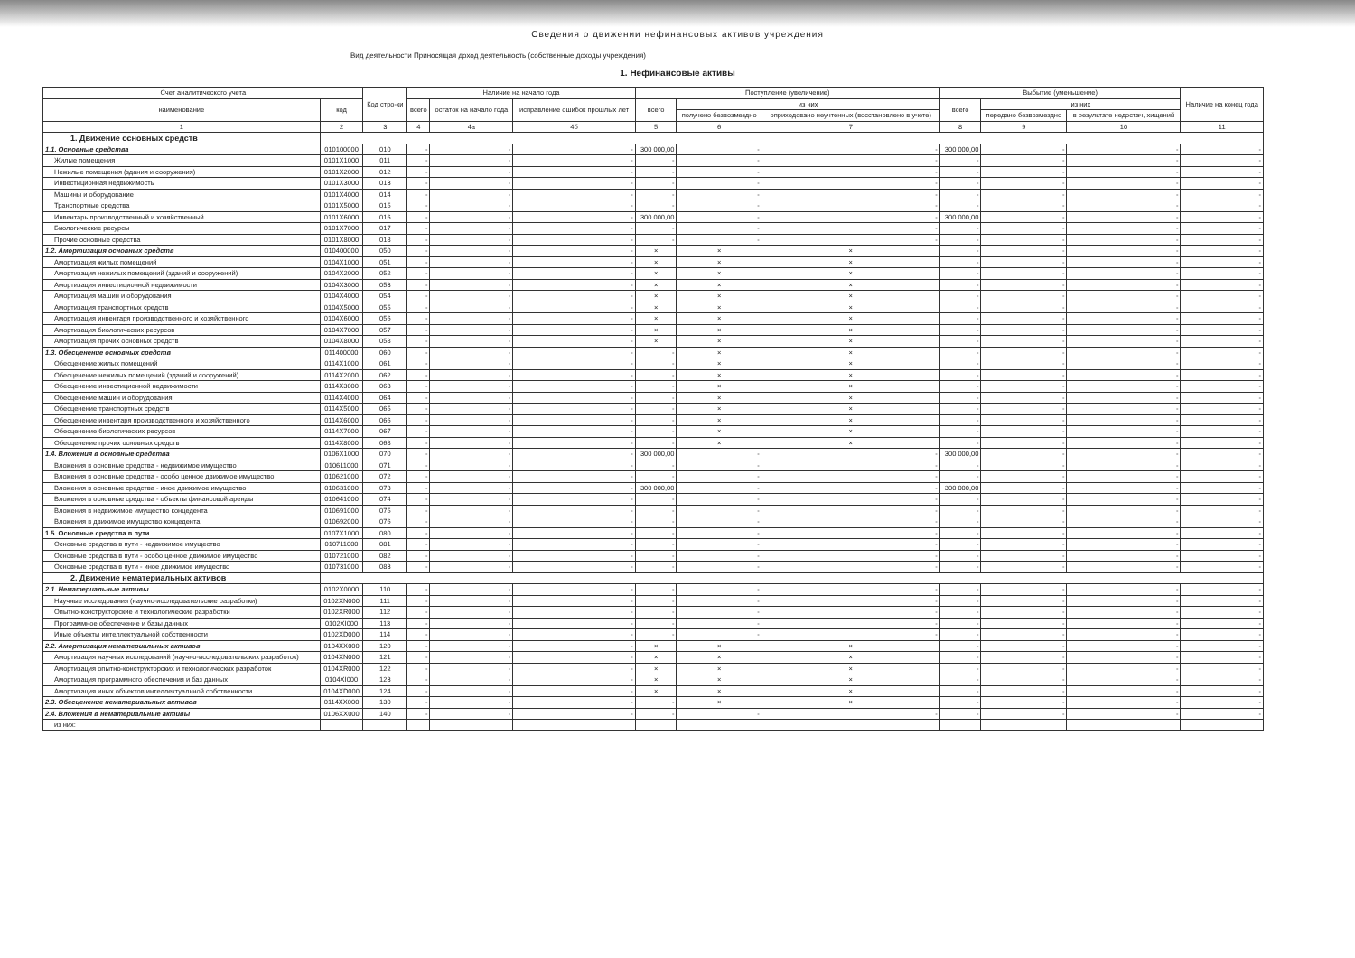Сведения о движении нефинансовых активов учреждения
Вид деятельности Приносящая доход деятельность (собственные доходы учреждения)
1. Нефинансовые активы
| Счет аналитического учета | | Код стро-ки | Наличие на начало года | | | Поступление (увеличение) | | | Выбытие (уменьшение) | | | Наличие на конец года |
| --- | --- | --- | --- | --- | --- | --- | --- | --- | --- | --- | --- | --- |
| наименование | код | | всего | остаток на начало года | исправление ошибок прошлых лет | всего | из них | | всего | из них | | |
| | | | | | | | получено безвозмездно | оприходовано неучтенных (восстановлено в учете) | | передано безвозмездно | в результате недостач, хищений | |
| 1 | 2 | 3 | 4 | 4а | 4б | 5 | 6 | 7 | 8 | 9 | 10 | 11 |
| 1. Движение основных средств | | | | | | | | | | | | |
| 1.1. Основные средства | 010100000 | 010 | - | - | - | 300 000,00 | - | - | 300 000,00 | - | - | - |
| Жилые помещения | 0101X1000 | 011 | - | - | - | - | - | - | - | - | - | - |
| Нежилые помещения (здания и сооружения) | 0101X2000 | 012 | - | - | - | - | - | - | - | - | - | - |
| Инвестиционная недвижимость | 0101X3000 | 013 | - | - | - | - | - | - | - | - | - | - |
| Машины и оборудование | 0101X4000 | 014 | - | - | - | - | - | - | - | - | - | - |
| Транспортные средства | 0101X5000 | 015 | - | - | - | - | - | - | - | - | - | - |
| Инвентарь производственный и хозяйственный | 0101X6000 | 016 | - | - | - | 300 000,00 | - | - | 300 000,00 | - | - | - |
| Биологические ресурсы | 0101X7000 | 017 | - | - | - | - | - | - | - | - | - | - |
| Прочие основные средства | 0101X8000 | 018 | - | - | - | - | - | - | - | - | - | - |
| 1.2. Амортизация основных средств | 010400000 | 050 | - | - | - | × | × | × | - | - | - | - |
| Амортизация жилых помещений | 0104X1000 | 051 | - | - | - | × | × | × | - | - | - | - |
| Амортизация нежилых помещений (зданий и сооружений) | 0104X2000 | 052 | - | - | - | × | × | × | - | - | - | - |
| Амортизация инвестиционной недвижимости | 0104X3000 | 053 | - | - | - | × | × | × | - | - | - | - |
| Амортизация машин и оборудования | 0104X4000 | 054 | - | - | - | × | × | × | - | - | - | - |
| Амортизация транспортных средств | 0104X5000 | 055 | - | - | - | × | × | × | - | - | - | - |
| Амортизация инвентаря производственного и хозяйственного | 0104X6000 | 056 | - | - | - | × | × | × | - | - | - | - |
| Амортизация биологических ресурсов | 0104X7000 | 057 | - | - | - | × | × | × | - | - | - | - |
| Амортизация прочих основных средств | 0104X8000 | 058 | - | - | - | × | × | × | - | - | - | - |
| 1.3. Обесценение основных средств | 011400000 | 060 | - | - | - | - | × | × | - | - | - | - |
| Обесценение жилых помещений | 0114X1000 | 061 | - | - | - | - | × | × | - | - | - | - |
| Обесценение нежилых помещений (зданий и сооружений) | 0114X2000 | 062 | - | - | - | - | × | × | - | - | - | - |
| Обесценение инвестиционной недвижимости | 0114X3000 | 063 | - | - | - | - | × | × | - | - | - | - |
| Обесценение машин и оборудования | 0114X4000 | 064 | - | - | - | - | × | × | - | - | - | - |
| Обесценение транспортных средств | 0114X5000 | 065 | - | - | - | - | × | × | - | - | - | - |
| Обесценение инвентаря производственного и хозяйственного | 0114X6000 | 066 | - | - | - | - | × | × | - | - | - | - |
| Обесценение биологических ресурсов | 0114X7000 | 067 | - | - | - | - | × | × | - | - | - | - |
| Обесценение прочих основных средств | 0114X8000 | 068 | - | - | - | - | × | × | - | - | - | - |
| 1.4. Вложения в основные средства | 0106X1000 | 070 | - | - | - | 300 000,00 | - | - | 300 000,00 | - | - | - |
| Вложения в основные средства - недвижимое имущество | 010611000 | 071 | - | - | - | - | - | - | - | - | - | - |
| Вложения в основные средства - особо ценное движимое имущество | 010621000 | 072 | - | - | - | - | - | - | - | - | - | - |
| Вложения в основные средства - иное движимое имущество | 010631000 | 073 | - | - | - | 300 000,00 | - | - | 300 000,00 | - | - | - |
| Вложения в основные средства - объекты финансовой аренды | 010641000 | 074 | - | - | - | - | - | - | - | - | - | - |
| Вложения в недвижимое имущество концедента | 010691000 | 075 | - | - | - | - | - | - | - | - | - | - |
| Вложения в движимое имущество концедента | 010692000 | 076 | - | - | - | - | - | - | - | - | - | - |
| 1.5. Основные средства в пути | 0107X1000 | 080 | - | - | - | - | - | - | - | - | - | - |
| Основные средства в пути - недвижимое имущество | 010711000 | 081 | - | - | - | - | - | - | - | - | - | - |
| Основные средства в пути - особо ценное движимое имущество | 010721000 | 082 | - | - | - | - | - | - | - | - | - | - |
| Основные средства в пути - иное движимое имущество | 010731000 | 083 | - | - | - | - | - | - | - | - | - | - |
| 2. Движение нематериальных активов | | | | | | | | | | | | |
| 2.1. Нематериальные активы | 0102X0000 | 110 | - | - | - | - | - | - | - | - | - | - |
| Научные исследования (научно-исследовательские разработки) | 0102XN000 | 111 | - | - | - | - | - | - | - | - | - | - |
| Опытно-конструкторские и технологические разработки | 0102XR000 | 112 | - | - | - | - | - | - | - | - | - | - |
| Программное обеспечение и базы данных | 0102XI000 | 113 | - | - | - | - | - | - | - | - | - | - |
| Иные объекты интеллектуальной собственности | 0102XD000 | 114 | - | - | - | - | - | - | - | - | - | - |
| 2.2. Амортизация нематериальных активов | 0104XX000 | 120 | - | - | - | × | × | × | - | - | - | - |
| Амортизация научных исследований (научно-исследовательских разработок) | 0104XN000 | 121 | - | - | - | × | × | × | - | - | - | - |
| Амортизация опытно-конструкторских и технологических разработок | 0104XR000 | 122 | - | - | - | × | × | × | - | - | - | - |
| Амортизация программного обеспечения и баз данных | 0104XI000 | 123 | - | - | - | × | × | × | - | - | - | - |
| Амортизация иных объектов интеллектуальной собственности | 0104XD000 | 124 | - | - | - | × | × | × | - | - | - | - |
| 2.3. Обесценение нематериальных активов | 0114XX000 | 130 | - | - | - | - | × | × | - | - | - | - |
| 2.4. Вложения в нематериальные активы | 0106XX000 | 140 | - | - | - | - | - | - | - | - | - | - |
| из них: | | | | | | | | | | | | |